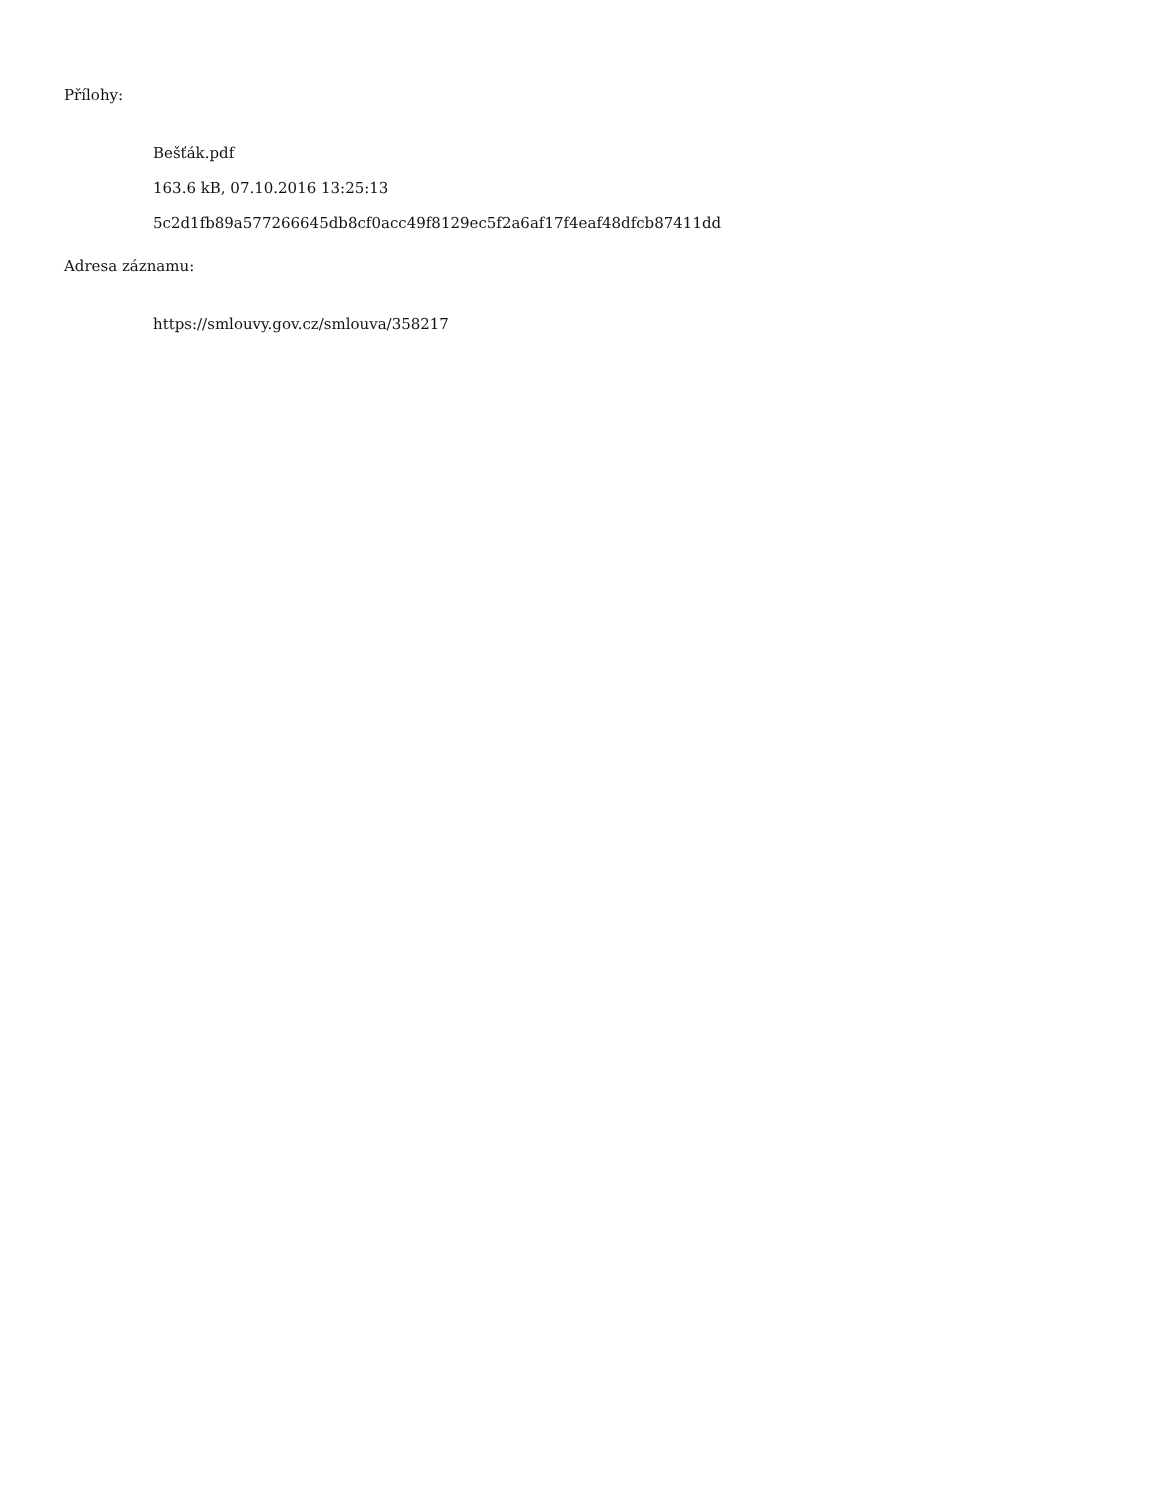Přílohy:
Bešťák.pdf
163.6 kB, 07.10.2016 13:25:13
5c2d1fb89a577266645db8cf0acc49f8129ec5f2a6af17f4eaf48dfcb87411dd
Adresa záznamu:
https://smlouvy.gov.cz/smlouva/358217